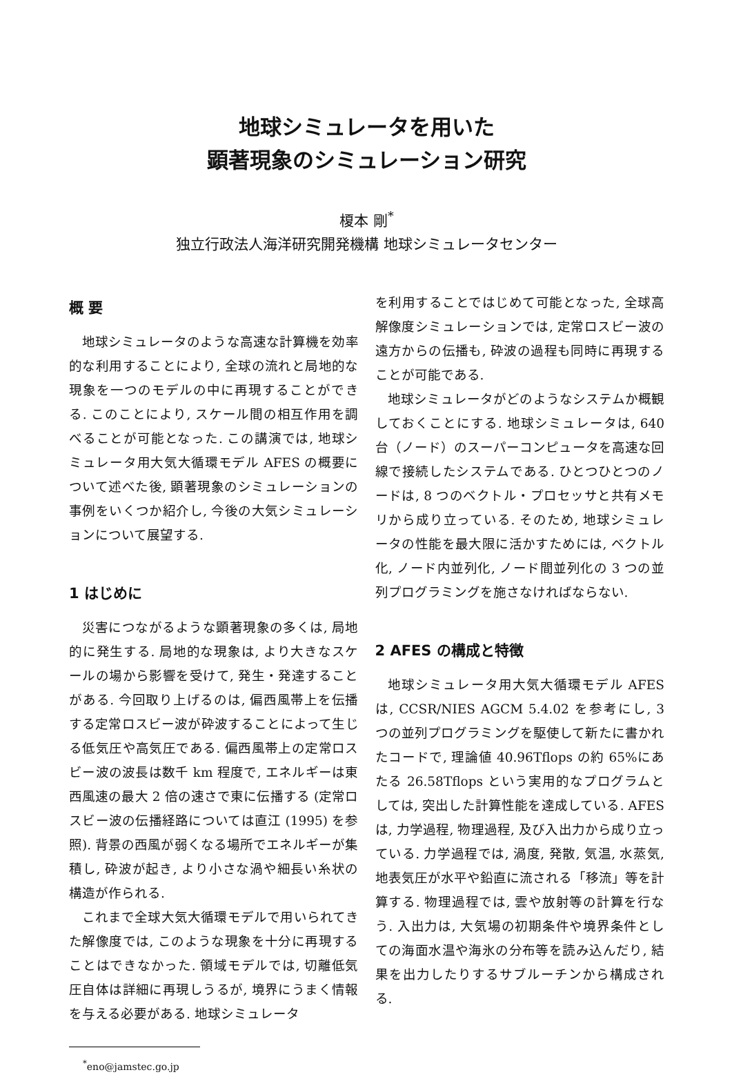地球シミュレータを用いた
顕著現象のシミュレーション研究
榎本 剛<sup>*</sup>
独立行政法人海洋研究開発機構 地球シミュレータセンター
概 要
地球シミュレータのような高速な計算機を効率的な利用することにより, 全球の流れと局地的な現象を一つのモデルの中に再現することができる. このことにより, スケール間の相互作用を調べることが可能となった. この講演では, 地球シミュレータ用大気大循環モデル AFES の概要について述べた後, 顕著現象のシミュレーションの事例をいくつか紹介し, 今後の大気シミュレーションについて展望する.
1 はじめに
災害につながるような顕著現象の多くは, 局地的に発生する. 局地的な現象は, より大きなスケールの場から影響を受けて, 発生・発達することがある. 今回取り上げるのは, 偏西風帯上を伝播する定常ロスビー波が砕波することによって生じる低気圧や高気圧である. 偏西風帯上の定常ロスビー波の波長は数千 km 程度で, エネルギーは東西風速の最大 2 倍の速さで東に伝播する (定常ロスビー波の伝播経路については直江 (1995) を参照). 背景の西風が弱くなる場所でエネルギーが集積し, 砕波が起き, より小さな渦や細長い糸状の構造が作られる.
これまで全球大気大循環モデルで用いられてきた解像度では, このような現象を十分に再現することはできなかった. 領域モデルでは, 切離低気圧自体は詳細に再現しうるが, 境界にうまく情報を与える必要がある. 地球シミュレータ
<sup>*</sup> eno@jamstec.go.jp
を利用することではじめて可能となった, 全球高解像度シミュレーションでは, 定常ロスビー波の遠方からの伝播も, 砕波の過程も同時に再現することが可能である.
地球シミュレータがどのようなシステムか概観しておくことにする. 地球シミュレータは, 640 台（ノード）のスーパーコンピュータを高速な回線で接続したシステムである. ひとつひとつのノードは, 8 つのベクトル・プロセッサと共有メモリから成り立っている. そのため, 地球シミュレータの性能を最大限に活かすためには, ベクトル化, ノード内並列化, ノード間並列化の 3 つの並列プログラミングを施さなければならない.
2 AFES の構成と特徴
地球シミュレータ用大気大循環モデル AFES は, CCSR/NIES AGCM 5.4.02 を参考にし, 3 つの並列プログラミングを駆使して新たに書かれたコードで, 理論値 40.96Tflops の約 65%にあたる 26.58Tflops という実用的なプログラムとしては, 突出した計算性能を達成している. AFES は, 力学過程, 物理過程, 及び入出力から成り立っている. 力学過程では, 渦度, 発散, 気温, 水蒸気, 地表気圧が水平や鉛直に流される「移流」等を計算する. 物理過程では, 雲や放射等の計算を行なう. 入出力は, 大気場の初期条件や境界条件としての海面水温や海氷の分布等を読み込んだり, 結果を出力したりするサブルーチンから構成される.